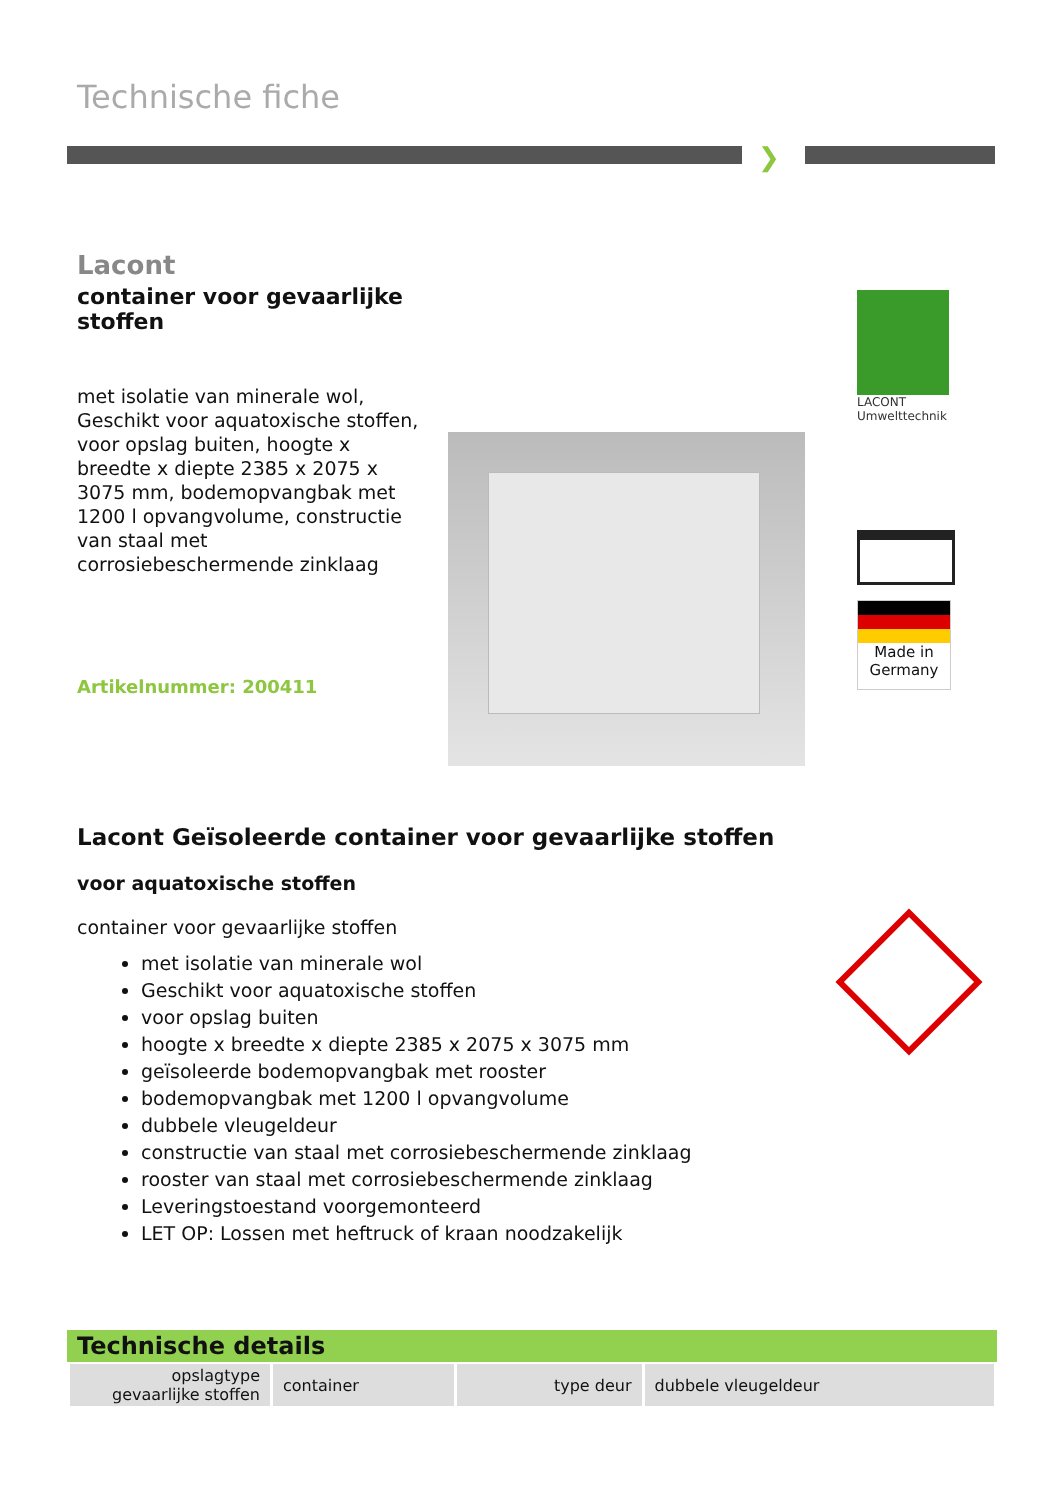Technische fiche
❯
Lacont
container voor gevaarlijke stoffen
met isolatie van minerale wol, Geschikt voor aquatoxische stoffen, voor opslag buiten, hoogte x breedte x diepte 2385 x 2075 x 3075 mm, bodemopvangbak met 1200 l opvangvolume, constructie van staal met corrosiebeschermende zinklaag
Artikelnummer: 200411
LACONT Umwelttechnik
Made in Germany
Lacont Geïsoleerde container voor gevaarlijke stoffen
voor aquatoxische stoffen
container voor gevaarlijke stoffen
met isolatie van minerale wol
Geschikt voor aquatoxische stoffen
voor opslag buiten
hoogte x breedte x diepte 2385 x 2075 x 3075 mm
geïsoleerde bodemopvangbak met rooster
bodemopvangbak met 1200 l opvangvolume
dubbele vleugeldeur
constructie van staal met corrosiebeschermende zinklaag
rooster van staal met corrosiebeschermende zinklaag
Leveringstoestand voorgemonteerd
LET OP: Lossen met heftruck of kraan noodzakelijk
Technische details
| opslagtype gevaarlijke stoffen | container | type deur | dubbele vleugeldeur |